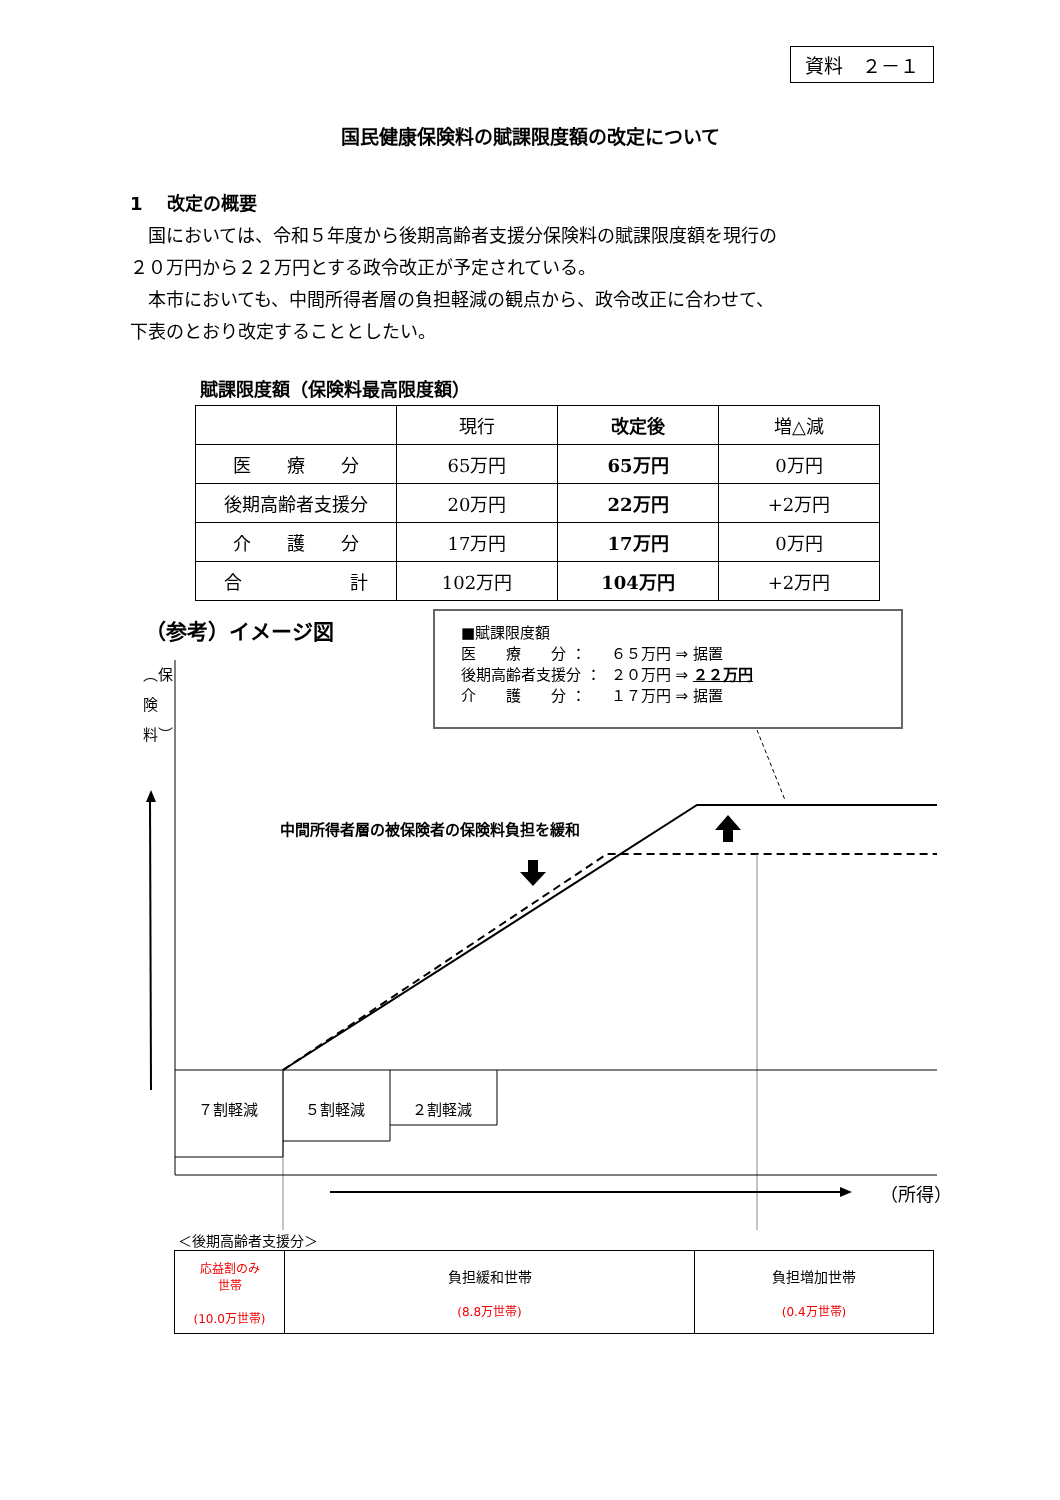資料　２－１
国民健康保険料の賦課限度額の改定について
1　 改定の概要
　国においては、令和５年度から後期高齢者支援分保険料の賦課限度額を現行の
２０万円から２２万円とする政令改正が予定されている。
　本市においても、中間所得者層の負担軽減の観点から、政令改正に合わせて、
下表のとおり改定することとしたい。
賦課限度額（保険料最高限度額）
| | 現行 | 改定後 | 増△減 |
| --- | --- | --- | --- |
| 医 療 分 | 65万円 | 65万円 | 0万円 |
| 後期高齢者支援分 | 20万円 | 22万円 | +2万円 |
| 介 護 分 | 17万円 | 17万円 | 0万円 |
| 合 計 | 102万円 | 104万円 | +2万円 |
（参考）イメージ図
■賦課限度額
| 医 療 分 ： | ６５万円 ⇒ 据置 |
| 後期高齢者支援分 ： | ２０万円 ⇒ ２２万円 |
| 介 護 分 ： | １７万円 ⇒ 据置 |
︵保険料︶
中間所得者層の被保険者の保険料負担を緩和
７割軽減 ５割軽減 ２割軽減
（所得）
＜後期高齢者支援分＞
| 応益割のみ 世帯 (10.0万世帯) | 負担緩和世帯 (8.8万世帯) | 負担増加世帯 (0.4万世帯) |